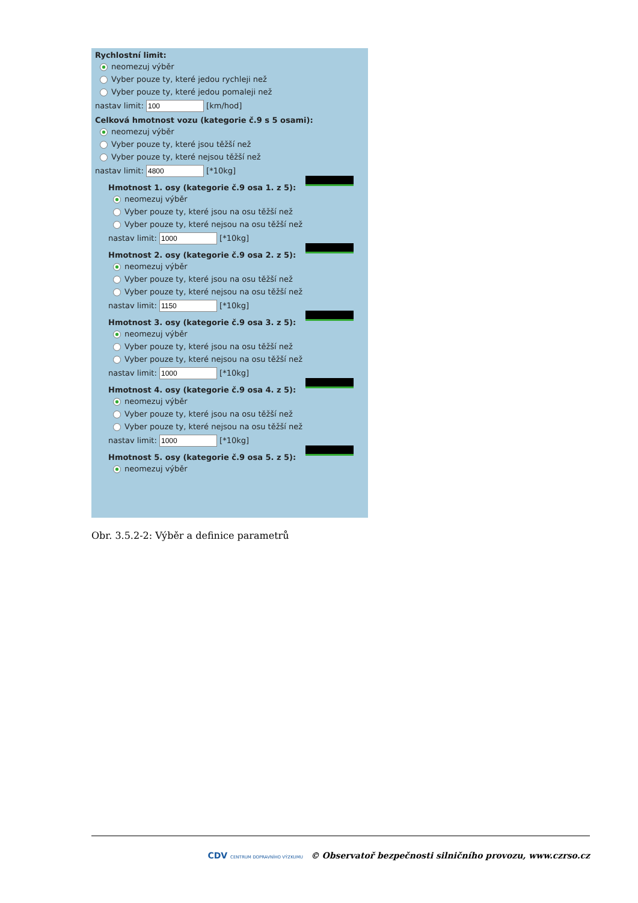Rychlostní limit:
neomezuj výběr
Vyber pouze ty, které jedou rychleji než
Vyber pouze ty, které jedou pomaleji než
nastav limit: [km/hod]
Celková hmotnost vozu (kategorie č.9 s 5 osami):
neomezuj výběr
Vyber pouze ty, které jsou těžší než
Vyber pouze ty, které nejsou těžší než
nastav limit: [*10kg]
Hmotnost 1. osy (kategorie č.9 osa 1. z 5):
neomezuj výběr
Vyber pouze ty, které jsou na osu těžší než
Vyber pouze ty, které nejsou na osu těžší než
nastav limit: [*10kg]
Hmotnost 2. osy (kategorie č.9 osa 2. z 5):
neomezuj výběr
Vyber pouze ty, které jsou na osu těžší než
Vyber pouze ty, které nejsou na osu těžší než
nastav limit: [*10kg]
Hmotnost 3. osy (kategorie č.9 osa 3. z 5):
neomezuj výběr
Vyber pouze ty, které jsou na osu těžší než
Vyber pouze ty, které nejsou na osu těžší než
nastav limit: [*10kg]
Hmotnost 4. osy (kategorie č.9 osa 4. z 5):
neomezuj výběr
Vyber pouze ty, které jsou na osu těžší než
Vyber pouze ty, které nejsou na osu těžší než
nastav limit: [*10kg]
Hmotnost 5. osy (kategorie č.9 osa 5. z 5):
neomezuj výběr
Obr. 3.5.2-2: Výběr a definice parametrů
CDV CENTRUM DOPRAVNÍHO VÝZKUMU © Observatoř bezpečnosti silničního provozu, www.czrso.cz